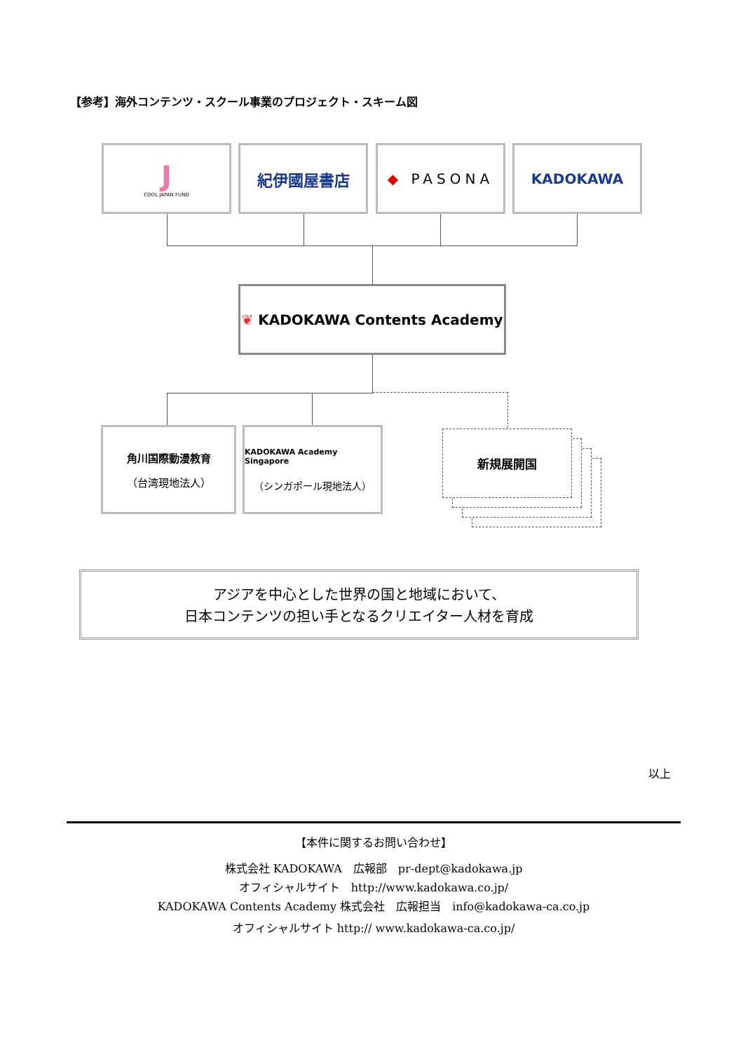【参考】海外コンテンツ・スクール事業のプロジェクト・スキーム図
J
COOL JAPAN FUND
紀伊國屋書店 ◆ PASONA KADOKAWA
❦ KADOKAWA Contents Academy
角川国際動漫教育
（台湾現地法人）
KADOKAWA Academy Singapore
（シンガポール現地法人）
新規展開国
アジアを中心とした世界の国と地域において、
日本コンテンツの担い手となるクリエイター人材を育成
以上
【本件に関するお問い合わせ】
株式会社 KADOKAWA　広報部　pr-dept@kadokawa.jp
オフィシャルサイト　http://www.kadokawa.co.jp/
KADOKAWA Contents Academy 株式会社　広報担当　info@kadokawa-ca.co.jp
オフィシャルサイト http:// www.kadokawa-ca.co.jp/